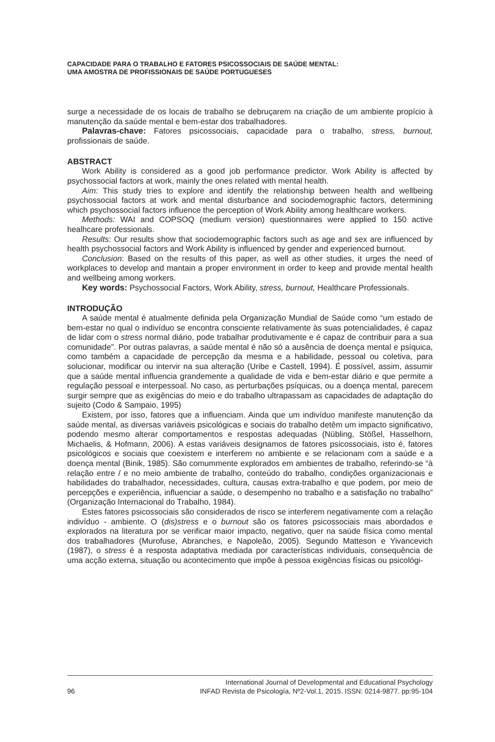CAPACIDADE PARA O TRABALHO E FATORES PSICOSSOCIAIS DE SAÚDE MENTAL:
UMA AMOSTRA DE PROFISSIONAIS DE SAÚDE PORTUGUESES
surge a necessidade de os locais de trabalho se debruçarem na criação de um ambiente propício à manutenção da saúde mental e bem-estar dos trabalhadores.
Palavras-chave: Fatores psicossociais, capacidade para o trabalho, stress, burnout, profissionais de saúde.
ABSTRACT
Work Ability is considered as a good job performance predictor. Work Ability is affected by psychossocial factors at work, mainly the ones related with mental health.
Aim: This study tries to explore and identify the relationship between health and wellbeing psychossocial factors at work and mental disturbance and sociodemographic factors, determining which psychossocial factors influence the perception of Work Ability among healthcare workers.
Methods: WAI and COPSOQ (medium version) questionnaires were applied to 150 active healhcare professionals.
Results: Our results show that sociodemographic factors such as age and sex are influenced by health psychossocial factors and Work Ability is influenced by gender and experienced burnout.
Conclusion: Based on the results of this paper, as well as other studies, it urges the need of workplaces to develop and mantain a proper environment in order to keep and provide mental health and wellbeing among workers.
Key words: Psychossocial Factors, Work Ability, stress, burnout, Healthcare Professionals.
INTRODUÇÃO
A saúde mental é atualmente definida pela Organização Mundial de Saúde como “um estado de bem-estar no qual o indivíduo se encontra consciente relativamente às suas potencialidades, é capaz de lidar com o stress normal diário, pode trabalhar produtivamente e é capaz de contribuir para a sua comunidade”. Por outras palavras, a saúde mental é não só a ausência de doença mental e psíquica, como também a capacidade de percepção da mesma e a habilidade, pessoal ou coletiva, para solucionar, modificar ou intervir na sua alteração (Uribe e Castell, 1994). É possível, assim, assumir que a saúde mental influencia grandemente a qualidade de vida e bem-estar diário e que permite a regulação pessoal e interpessoal. No caso, as perturbações psíquicas, ou a doença mental, parecem surgir sempre que as exigências do meio e do trabalho ultrapassam as capacidades de adaptação do sujeito (Codo & Sampaio, 1995)
Existem, por isso, fatores que a influenciam. Ainda que um indivíduo manifeste manutenção da saúde mental, as diversas variáveis psicológicas e sociais do trabalho detêm um impacto significativo, podendo mesmo alterar comportamentos e respostas adequadas (Nübling, Stößel, Hasselhorn, Michaelis, & Hofmann, 2006). A estas variáveis designamos de fatores psicossociais, isto é, fatores psicológicos e sociais que coexistem e interferem no ambiente e se relacionam com a saúde e a doença mental (Binik, 1985). São comummente explorados em ambientes de trabalho, referindo-se “à relação entre / e no meio ambiente de trabalho, conteúdo do trabalho, condições organizacionais e habilidades do trabalhador, necessidades, cultura, causas extra-trabalho e que podem, por meio de percepções e experiência, influenciar a saúde, o desempenho no trabalho e a satisfação no trabalho” (Organização Internacional do Trabalho, 1984).
Estes fatores psicossociais são considerados de risco se interferem negativamente com a relação indivíduo - ambiente. O (dis)stress e o burnout são os fatores psicossociais mais abordados e explorados na literatura por se verificar maior impacto, negativo, quer na saúde física como mental dos trabalhadores (Murofuse, Abranches, e Napoleão, 2005). Segundo Matteson e Yivancevich (1987), o stress é a resposta adaptativa mediada por características individuais, consequência de uma acção externa, situação ou acontecimento que impõe à pessoa exigências físicas ou psicológi-
96 International Journal of Developmental and Educational Psychology
INFAD Revista de Psicología, Nº2-Vol.1, 2015. ISSN: 0214-9877. pp:95-104